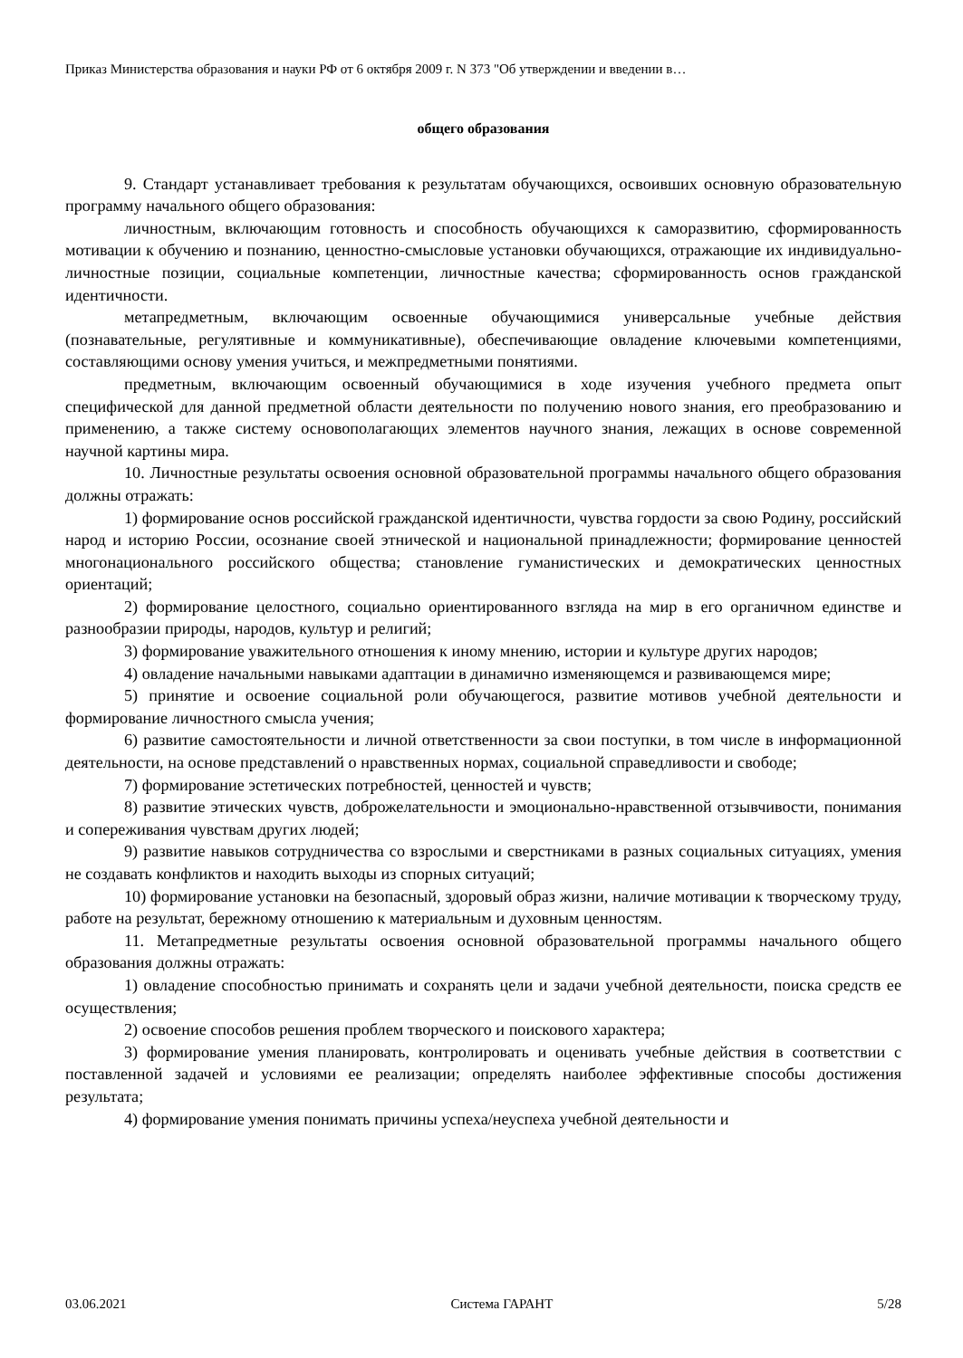Приказ Министерства образования и науки РФ от 6 октября 2009 г. N 373 "Об утверждении и введении в…
общего образования
9. Стандарт устанавливает требования к результатам обучающихся, освоивших основную образовательную программу начального общего образования:
личностным, включающим готовность и способность обучающихся к саморазвитию, сформированность мотивации к обучению и познанию, ценностно-смысловые установки обучающихся, отражающие их индивидуально-личностные позиции, социальные компетенции, личностные качества; сформированность основ гражданской идентичности.
метапредметным, включающим освоенные обучающимися универсальные учебные действия (познавательные, регулятивные и коммуникативные), обеспечивающие овладение ключевыми компетенциями, составляющими основу умения учиться, и межпредметными понятиями.
предметным, включающим освоенный обучающимися в ходе изучения учебного предмета опыт специфической для данной предметной области деятельности по получению нового знания, его преобразованию и применению, а также систему основополагающих элементов научного знания, лежащих в основе современной научной картины мира.
10. Личностные результаты освоения основной образовательной программы начального общего образования должны отражать:
1) формирование основ российской гражданской идентичности, чувства гордости за свою Родину, российский народ и историю России, осознание своей этнической и национальной принадлежности; формирование ценностей многонационального российского общества; становление гуманистических и демократических ценностных ориентаций;
2) формирование целостного, социально ориентированного взгляда на мир в его органичном единстве и разнообразии природы, народов, культур и религий;
3) формирование уважительного отношения к иному мнению, истории и культуре других народов;
4) овладение начальными навыками адаптации в динамично изменяющемся и развивающемся мире;
5) принятие и освоение социальной роли обучающегося, развитие мотивов учебной деятельности и формирование личностного смысла учения;
6) развитие самостоятельности и личной ответственности за свои поступки, в том числе в информационной деятельности, на основе представлений о нравственных нормах, социальной справедливости и свободе;
7) формирование эстетических потребностей, ценностей и чувств;
8) развитие этических чувств, доброжелательности и эмоционально-нравственной отзывчивости, понимания и сопереживания чувствам других людей;
9) развитие навыков сотрудничества со взрослыми и сверстниками в разных социальных ситуациях, умения не создавать конфликтов и находить выходы из спорных ситуаций;
10) формирование установки на безопасный, здоровый образ жизни, наличие мотивации к творческому труду, работе на результат, бережному отношению к материальным и духовным ценностям.
11. Метапредметные результаты освоения основной образовательной программы начального общего образования должны отражать:
1) овладение способностью принимать и сохранять цели и задачи учебной деятельности, поиска средств ее осуществления;
2) освоение способов решения проблем творческого и поискового характера;
3) формирование умения планировать, контролировать и оценивать учебные действия в соответствии с поставленной задачей и условиями ее реализации; определять наиболее эффективные способы достижения результата;
4) формирование умения понимать причины успеха/неуспеха учебной деятельности и
03.06.2021 Система ГАРАНТ 5/28